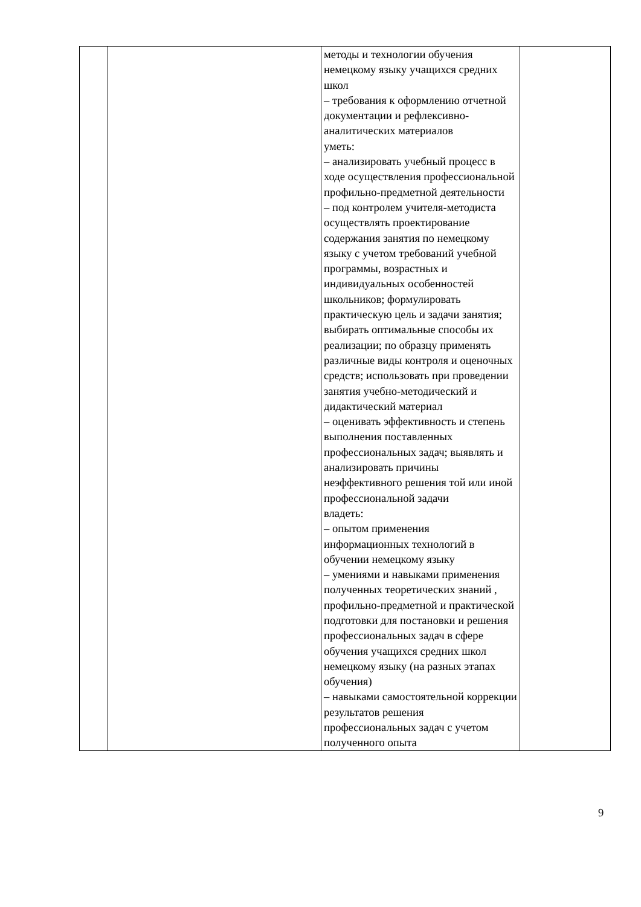| | | методы и технологии обучения немецкому языку учащихся средних школ – требования к оформлению отчетной документации и рефлексивно-аналитических материалов уметь: – анализировать учебный процесс в ходе осуществления профессиональной профильно-предметной деятельности – под контролем учителя-методиста осуществлять проектирование содержания занятия по немецкому языку с учетом требований учебной программы, возрастных и индивидуальных особенностей школьников; формулировать практическую цель и задачи занятия; выбирать оптимальные способы их реализации; по образцу применять различные виды контроля и оценочных средств; использовать при проведении занятия учебно-методический и дидактический материал – оценивать эффективность и степень выполнения поставленных профессиональных задач; выявлять и анализировать причины неэффективного решения той или иной профессиональной задачи владеть: – опытом применения информационных технологий в обучении немецкому языку – умениями и навыками применения полученных теоретических знаний , профильно-предметной и практической подготовки для постановки и решения профессиональных задач в сфере обучения учащихся средних школ немецкому языку (на разных этапах обучения) – навыками самостоятельной коррекции результатов решения профессиональных задач с учетом полученного опыта | |
9